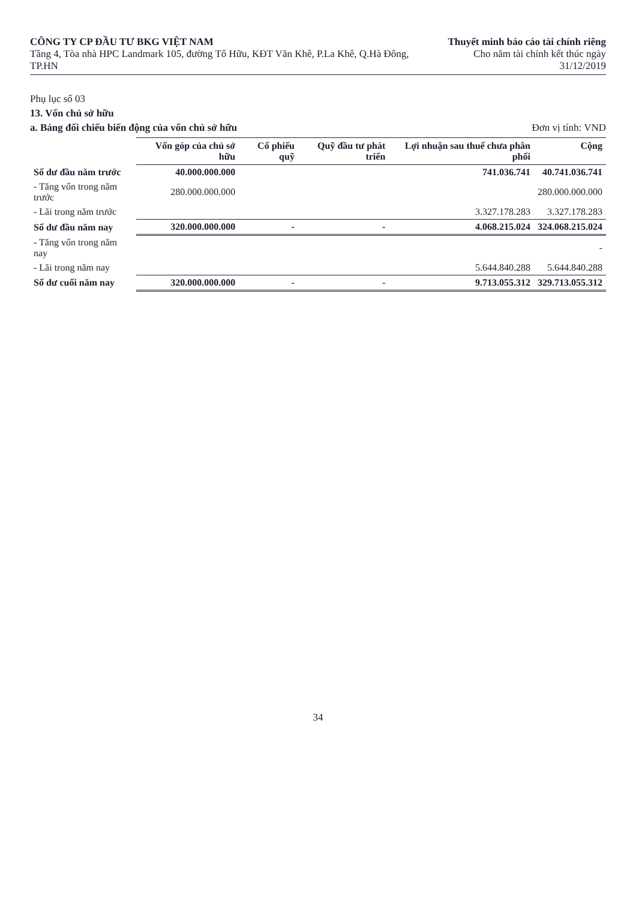CÔNG TY CP ĐẦU TƯ BKG VIỆT NAM
Tầng 4, Tòa nhà HPC Landmark 105, đường Tố Hữu, KĐT Văn Khê, P.La Khê, Q.Hà Đông, TP.HN
Thuyết minh báo cáo tài chính riêng
Cho năm tài chính kết thúc ngày 31/12/2019
Phụ lục số 03
13. Vốn chủ sở hữu
a. Bảng đối chiếu biến động của vốn chủ sở hữu Đơn vị tính: VND
| | Vốn góp của chủ sở hữu | Cổ phiếu quỹ | Quỹ đầu tư phát triển | Lợi nhuận sau thuế chưa phân phối | Cộng |
| --- | --- | --- | --- | --- | --- |
| Số dư đầu năm trước | 40.000.000.000 | | | 741.036.741 | 40.741.036.741 |
| - Tăng vốn trong năm trước | 280.000.000.000 | | | | 280.000.000.000 |
| - Lãi trong năm trước | | | | 3.327.178.283 | 3.327.178.283 |
| Số dư đầu năm nay | 320.000.000.000 | - | - | 4.068.215.024 | 324.068.215.024 |
| - Tăng vốn trong năm nay | | | | | - |
| - Lãi trong năm nay | | | | 5.644.840.288 | 5.644.840.288 |
| Số dư cuối năm nay | 320.000.000.000 | - | - | 9.713.055.312 | 329.713.055.312 |
34